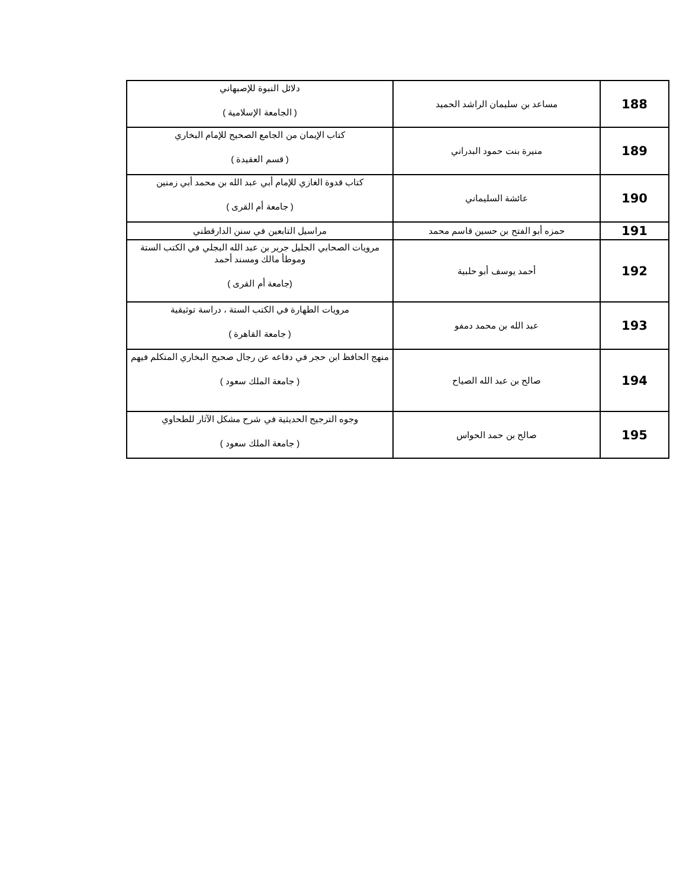| 188 | مساعد بن سليمان الراشد الحميد | دلائل النبوة للإصبهاني ( الجامعة الإسلامية ) |
| 189 | منيرة بنت حمود البدراني | كتاب الإيمان من الجامع الصحيح للإمام البخاري ( قسم العقيدة ) |
| 190 | عائشة السليماني | كتاب قدوة الغازي للإمام أبي عبد الله بن محمد أبي زمنين ( جامعة أم القرى ) |
| 191 | حمزه أبو الفتح بن حسين قاسم محمد | مراسيل التابعين في سنن الدارقطني |
| 192 | أحمد يوسف أبو حلبية | مرويات الصحابي الجليل جرير بن عبد الله البجلي في الكتب الستة وموطأ مالك ومسند أحمد (جامعة أم القرى ) |
| 193 | عبد الله بن محمد دمفو | مرويات الطهارة في الكتب الستة ، دراسة توثيقية ( جامعة القاهرة ) |
| 194 | صالح بن عبد الله الصياح | منهج الحافظ ابن حجر في دفاعه عن رجال صحيح البخاري المتكلم فيهم ( جامعة الملك سعود ) |
| 195 | صالح بن حمد الحواس | وجوه الترجيح الحديثية في شرح مشكل الآثار للطحاوي ( جامعة الملك سعود ) |